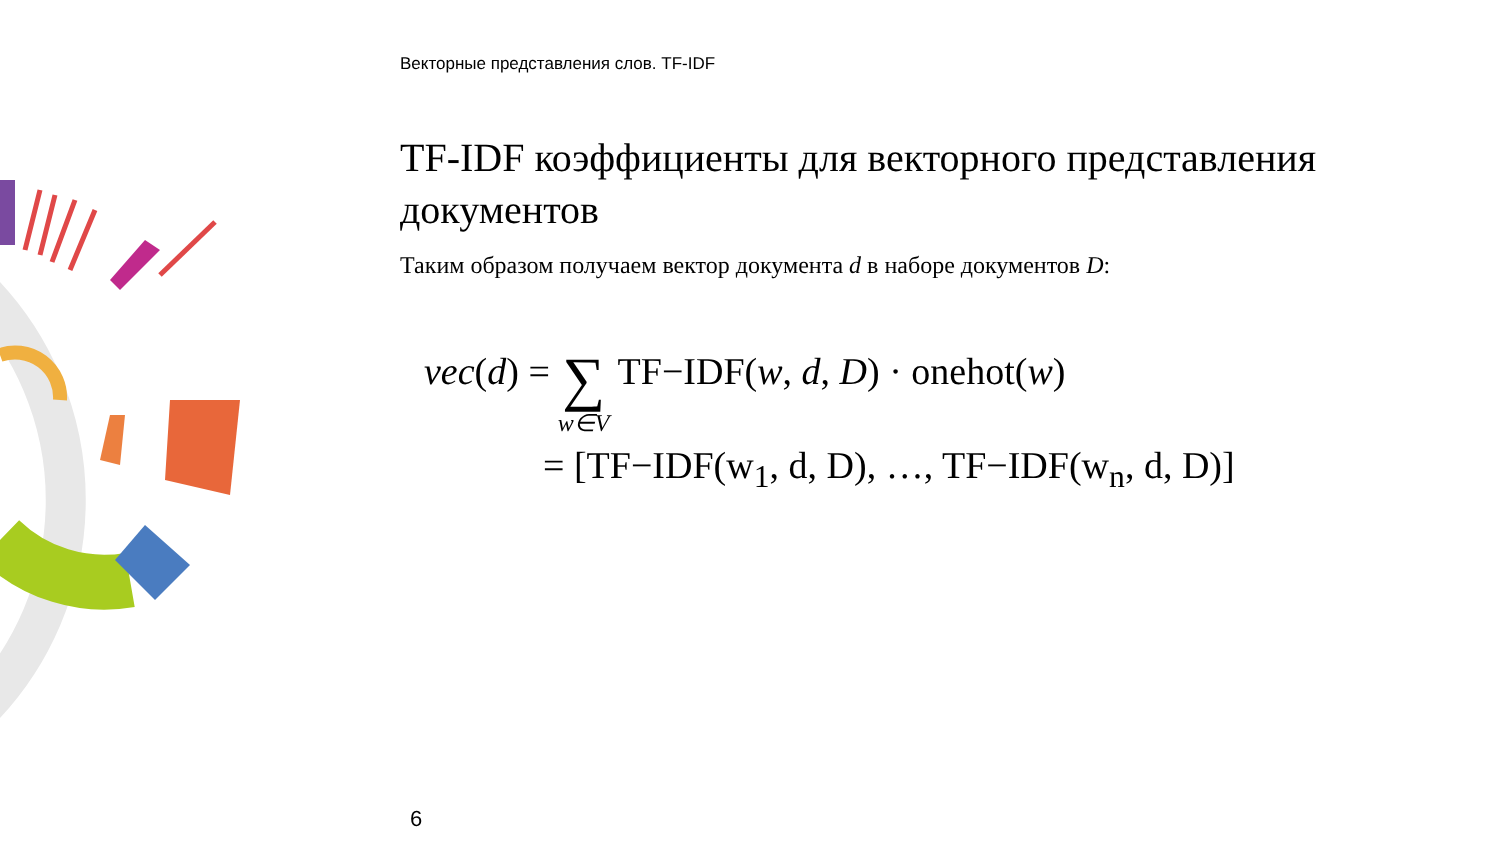Векторные представления слов. TF-IDF
TF-IDF коэффициенты для векторного представления документов
Таким образом получаем вектор документа d в наборе документов D:
vec(d) = ∑ w∈V TF−IDF(w, d, D) · onehot(w)
= [TF−IDF(w<sub>1</sub>, d, D), …, TF−IDF(w<sub>n</sub>, d, D)]
6